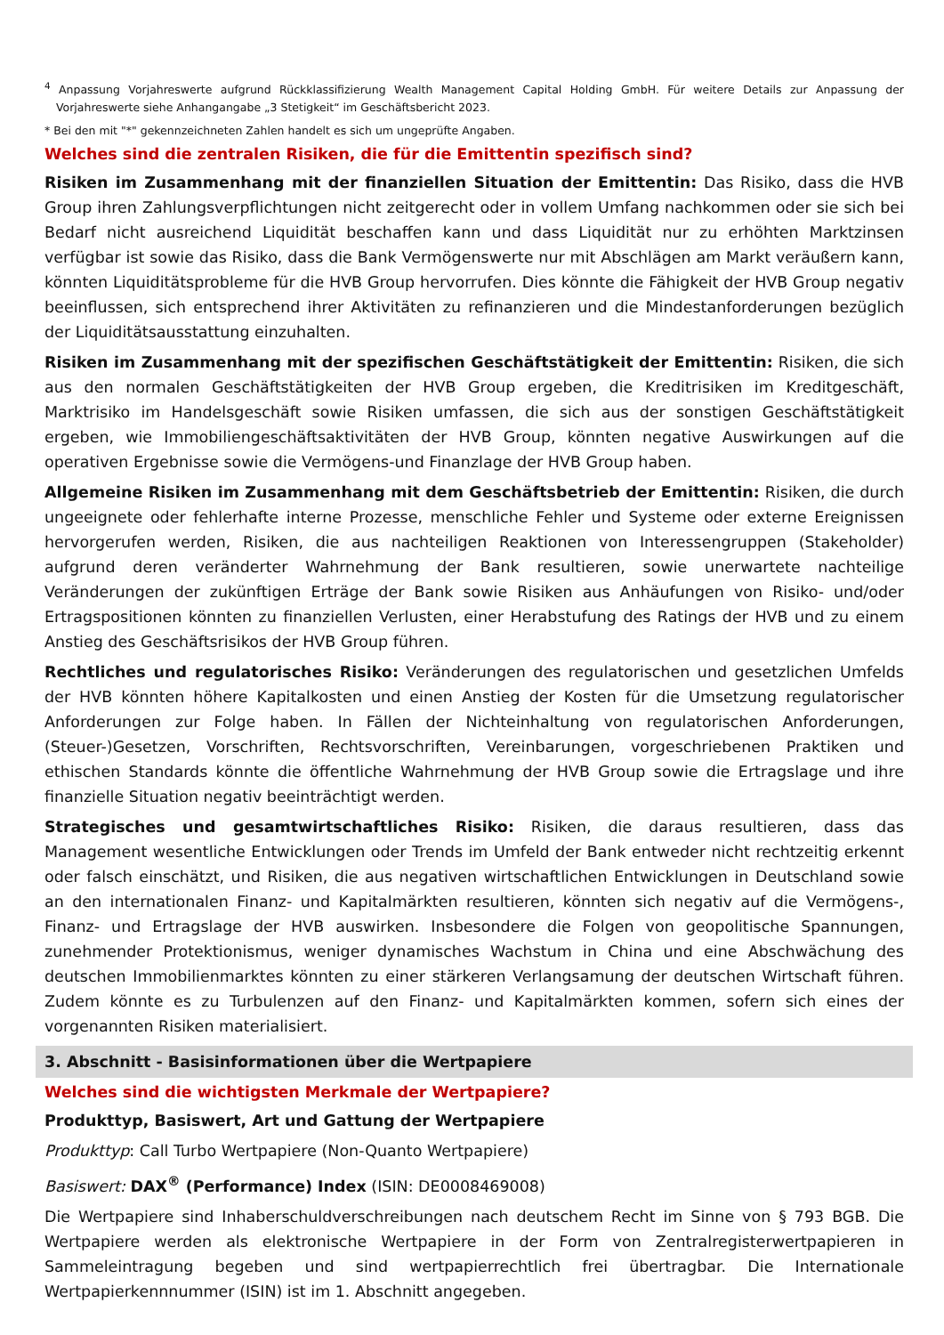<sup>4</sup> Anpassung Vorjahreswerte aufgrund Rückklassifizierung Wealth Management Capital Holding GmbH. Für weitere Details zur Anpassung der Vorjahreswerte siehe Anhangangabe „3 Stetigkeit“ im Geschäftsbericht 2023.
* Bei den mit "*" gekennzeichneten Zahlen handelt es sich um ungeprüfte Angaben.
Welches sind die zentralen Risiken, die für die Emittentin spezifisch sind?
Risiken im Zusammenhang mit der finanziellen Situation der Emittentin: Das Risiko, dass die HVB Group ihren Zahlungsverpflichtungen nicht zeitgerecht oder in vollem Umfang nachkommen oder sie sich bei Bedarf nicht ausreichend Liquidität beschaffen kann und dass Liquidität nur zu erhöhten Marktzinsen verfügbar ist sowie das Risiko, dass die Bank Vermögenswerte nur mit Abschlägen am Markt veräußern kann, könnten Liquiditätsprobleme für die HVB Group hervorrufen. Dies könnte die Fähigkeit der HVB Group negativ beeinflussen, sich entsprechend ihrer Aktivitäten zu refinanzieren und die Mindestanforderungen bezüglich der Liquiditätsausstattung einzuhalten.
Risiken im Zusammenhang mit der spezifischen Geschäftstätigkeit der Emittentin: Risiken, die sich aus den normalen Geschäftstätigkeiten der HVB Group ergeben, die Kreditrisiken im Kreditgeschäft, Marktrisiko im Handelsgeschäft sowie Risiken umfassen, die sich aus der sonstigen Geschäftstätigkeit ergeben, wie Immobiliengeschäftsaktivitäten der HVB Group, könnten negative Auswirkungen auf die operativen Ergebnisse sowie die Vermögens-und Finanzlage der HVB Group haben.
Allgemeine Risiken im Zusammenhang mit dem Geschäftsbetrieb der Emittentin: Risiken, die durch ungeeignete oder fehlerhafte interne Prozesse, menschliche Fehler und Systeme oder externe Ereignissen hervorgerufen werden, Risiken, die aus nachteiligen Reaktionen von Interessengruppen (Stakeholder) aufgrund deren veränderter Wahrnehmung der Bank resultieren, sowie unerwartete nachteilige Veränderungen der zukünftigen Erträge der Bank sowie Risiken aus Anhäufungen von Risiko- und/oder Ertragspositionen könnten zu finanziellen Verlusten, einer Herabstufung des Ratings der HVB und zu einem Anstieg des Geschäftsrisikos der HVB Group führen.
Rechtliches und regulatorisches Risiko: Veränderungen des regulatorischen und gesetzlichen Umfelds der HVB könnten höhere Kapitalkosten und einen Anstieg der Kosten für die Umsetzung regulatorischer Anforderungen zur Folge haben. In Fällen der Nichteinhaltung von regulatorischen Anforderungen, (Steuer-)Gesetzen, Vorschriften, Rechtsvorschriften, Vereinbarungen, vorgeschriebenen Praktiken und ethischen Standards könnte die öffentliche Wahrnehmung der HVB Group sowie die Ertragslage und ihre finanzielle Situation negativ beeinträchtigt werden.
Strategisches und gesamtwirtschaftliches Risiko: Risiken, die daraus resultieren, dass das Management wesentliche Entwicklungen oder Trends im Umfeld der Bank entweder nicht rechtzeitig erkennt oder falsch einschätzt, und Risiken, die aus negativen wirtschaftlichen Entwicklungen in Deutschland sowie an den internationalen Finanz- und Kapitalmärkten resultieren, könnten sich negativ auf die Vermögens-, Finanz- und Ertragslage der HVB auswirken. Insbesondere die Folgen von geopolitische Spannungen, zunehmender Protektionismus, weniger dynamisches Wachstum in China und eine Abschwächung des deutschen Immobilienmarktes könnten zu einer stärkeren Verlangsamung der deutschen Wirtschaft führen. Zudem könnte es zu Turbulenzen auf den Finanz- und Kapitalmärkten kommen, sofern sich eines der vorgenannten Risiken materialisiert.
3. Abschnitt - Basisinformationen über die Wertpapiere
Welches sind die wichtigsten Merkmale der Wertpapiere?
Produkttyp, Basiswert, Art und Gattung der Wertpapiere
Produkttyp: Call Turbo Wertpapiere (Non-Quanto Wertpapiere)
Basiswert: DAX<sup>®</sup> (Performance) Index (ISIN: DE0008469008)
Die Wertpapiere sind Inhaberschuldverschreibungen nach deutschem Recht im Sinne von § 793 BGB. Die Wertpapiere werden als elektronische Wertpapiere in der Form von Zentralregisterwertpapieren in Sammeleintragung begeben und sind wertpapierrechtlich frei übertragbar. Die Internationale Wertpapierkennnummer (ISIN) ist im 1. Abschnitt angegeben.